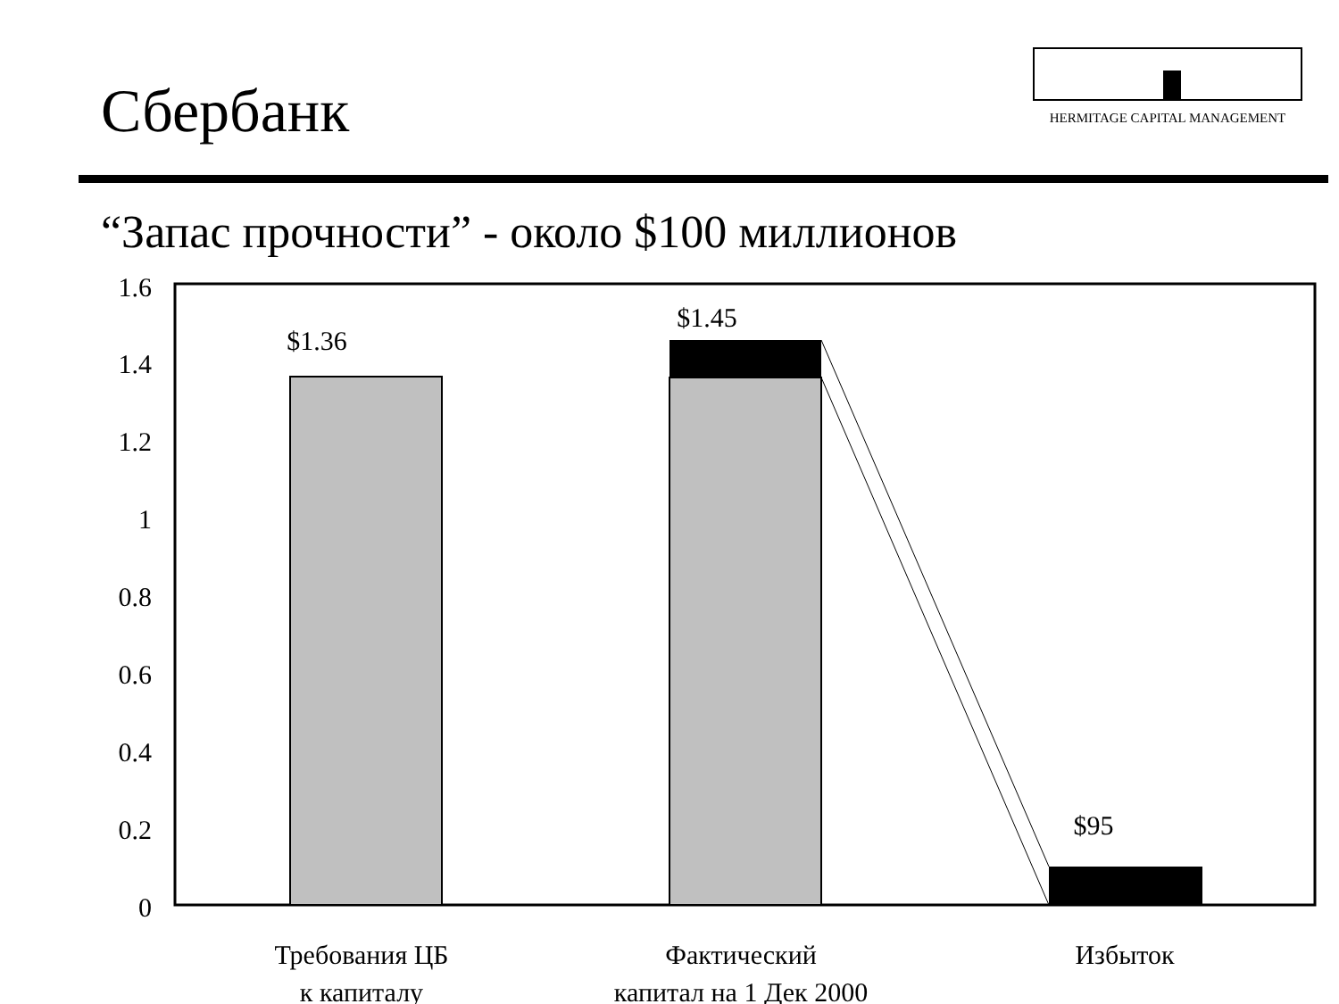Сбербанк
HERMITAGE CAPITAL MANAGEMENT
“Запас прочности” - около $100 миллионов
1.6
1.4
1.2
1
0.8
0.6
0.4
0.2
0
$1.36
$1.45
$95
Требования ЦБ
к капиталу
Фактический
капитал на 1 Дек 2000
Избыток